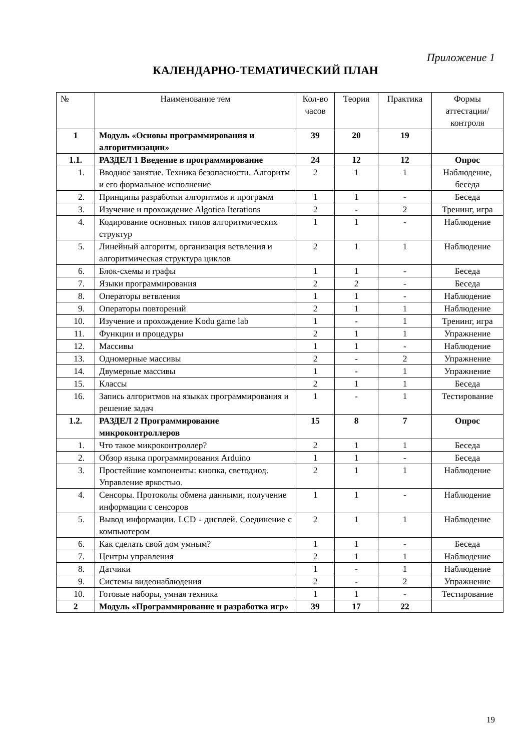Приложение 1
КАЛЕНДАРНО-ТЕМАТИЧЕСКИЙ ПЛАН
| № | Наименование тем | Кол-во часов | Теория | Практика | Формы аттестации/ контроля |
| --- | --- | --- | --- | --- | --- |
| 1 | Модуль «Основы программирования и алгоритмизации» | 39 | 20 | 19 | |
| 1.1. | РАЗДЕЛ 1 Введение в программирование | 24 | 12 | 12 | Опрос |
| 1. | Вводное занятие. Техника безопасности. Алгоритм и его формальное исполнение | 2 | 1 | 1 | Наблюдение, беседа |
| 2. | Принципы разработки алгоритмов и программ | 1 | 1 | - | Беседа |
| 3. | Изучение и прохождение Algotica Iterations | 2 | - | 2 | Тренинг, игра |
| 4. | Кодирование основных типов алгоритмических структур | 1 | 1 | - | Наблюдение |
| 5. | Линейный алгоритм, организация ветвления и алгоритмическая структура циклов | 2 | 1 | 1 | Наблюдение |
| 6. | Блок-схемы и графы | 1 | 1 | - | Беседа |
| 7. | Языки программирования | 2 | 2 | - | Беседа |
| 8. | Операторы ветвления | 1 | 1 | - | Наблюдение |
| 9. | Операторы повторений | 2 | 1 | 1 | Наблюдение |
| 10. | Изучение и прохождение Kodu game lab | 1 | - | 1 | Тренинг, игра |
| 11. | Функции и процедуры | 2 | 1 | 1 | Упражнение |
| 12. | Массивы | 1 | 1 | - | Наблюдение |
| 13. | Одномерные массивы | 2 | - | 2 | Упражнение |
| 14. | Двумерные массивы | 1 | - | 1 | Упражнение |
| 15. | Классы | 2 | 1 | 1 | Беседа |
| 16. | Запись алгоритмов на языках программирования и решение задач | 1 | - | 1 | Тестирование |
| 1.2. | РАЗДЕЛ 2 Программирование микроконтроллеров | 15 | 8 | 7 | Опрос |
| 1. | Что такое микроконтроллер? | 2 | 1 | 1 | Беседа |
| 2. | Обзор языка программирования Arduino | 1 | 1 | - | Беседа |
| 3. | Простейшие компоненты: кнопка, светодиод. Управление яркостью. | 2 | 1 | 1 | Наблюдение |
| 4. | Сенсоры. Протоколы обмена данными, получение информации с сенсоров | 1 | 1 | - | Наблюдение |
| 5. | Вывод информации. LCD - дисплей. Соединение с компьютером | 2 | 1 | 1 | Наблюдение |
| 6. | Как сделать свой дом умным? | 1 | 1 | - | Беседа |
| 7. | Центры управления | 2 | 1 | 1 | Наблюдение |
| 8. | Датчики | 1 | - | 1 | Наблюдение |
| 9. | Системы видеонаблюдения | 2 | - | 2 | Упражнение |
| 10. | Готовые наборы, умная техника | 1 | 1 | - | Тестирование |
| 2 | Модуль «Программирование и разработка игр» | 39 | 17 | 22 | |
19